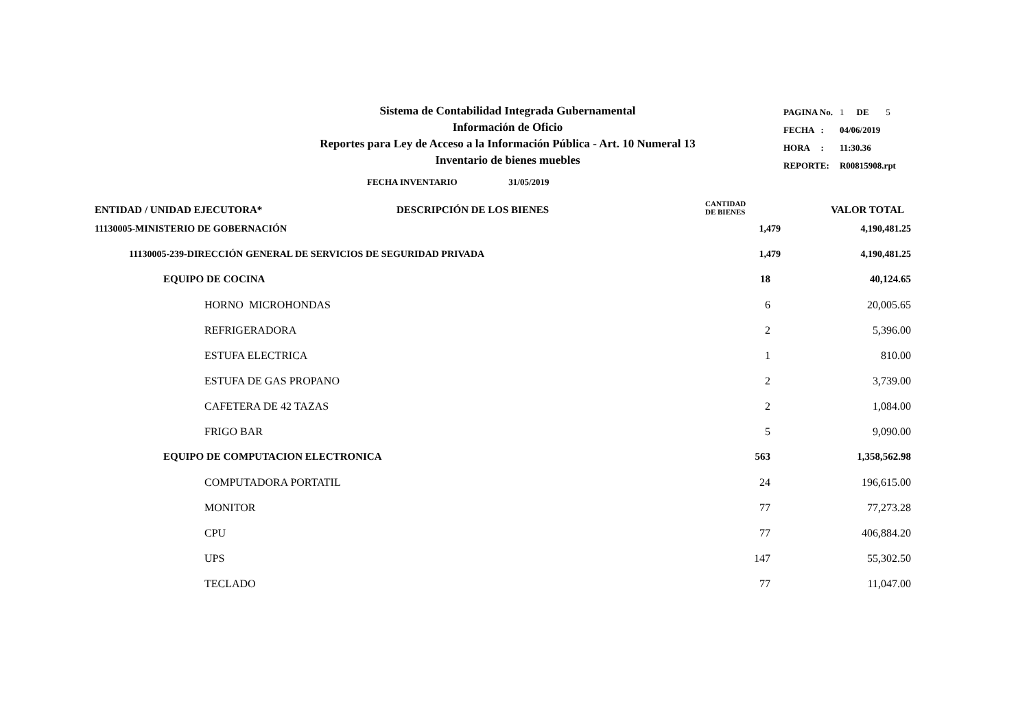Sistema de Contabilidad Integrada Gubernamental
Información de Oficio
Reportes para Ley de Acceso a la Información Pública - Art. 10 Numeral 13
Inventario de bienes muebles
| PAGINA No. | 1 | DE | 5 |
| FECHA : | 04/06/2019 | | |
| HORA : | 11:30.36 | | |
| REPORTE: | R00815908.rpt | | |
FECHA INVENTARIO 31/05/2019
| ENTIDAD / UNIDAD EJECUTORA* | DESCRIPCIÓN DE LOS BIENES | CANTIDAD DE BIENES | VALOR TOTAL |
| --- | --- | --- | --- |
| 11130005-MINISTERIO DE GOBERNACIÓN | | 1,479 | 4,190,481.25 |
| 11130005-239-DIRECCIÓN GENERAL DE SERVICIOS DE SEGURIDAD PRIVADA | | 1,479 | 4,190,481.25 |
| EQUIPO DE COCINA | | 18 | 40,124.65 |
| HORNO MICROHONDAS | | 6 | 20,005.65 |
| REFRIGERADORA | | 2 | 5,396.00 |
| ESTUFA ELECTRICA | | 1 | 810.00 |
| ESTUFA DE GAS PROPANO | | 2 | 3,739.00 |
| CAFETERA DE 42 TAZAS | | 2 | 1,084.00 |
| FRIGO BAR | | 5 | 9,090.00 |
| EQUIPO DE COMPUTACION ELECTRONICA | | 563 | 1,358,562.98 |
| COMPUTADORA PORTATIL | | 24 | 196,615.00 |
| MONITOR | | 77 | 77,273.28 |
| CPU | | 77 | 406,884.20 |
| UPS | | 147 | 55,302.50 |
| TECLADO | | 77 | 11,047.00 |